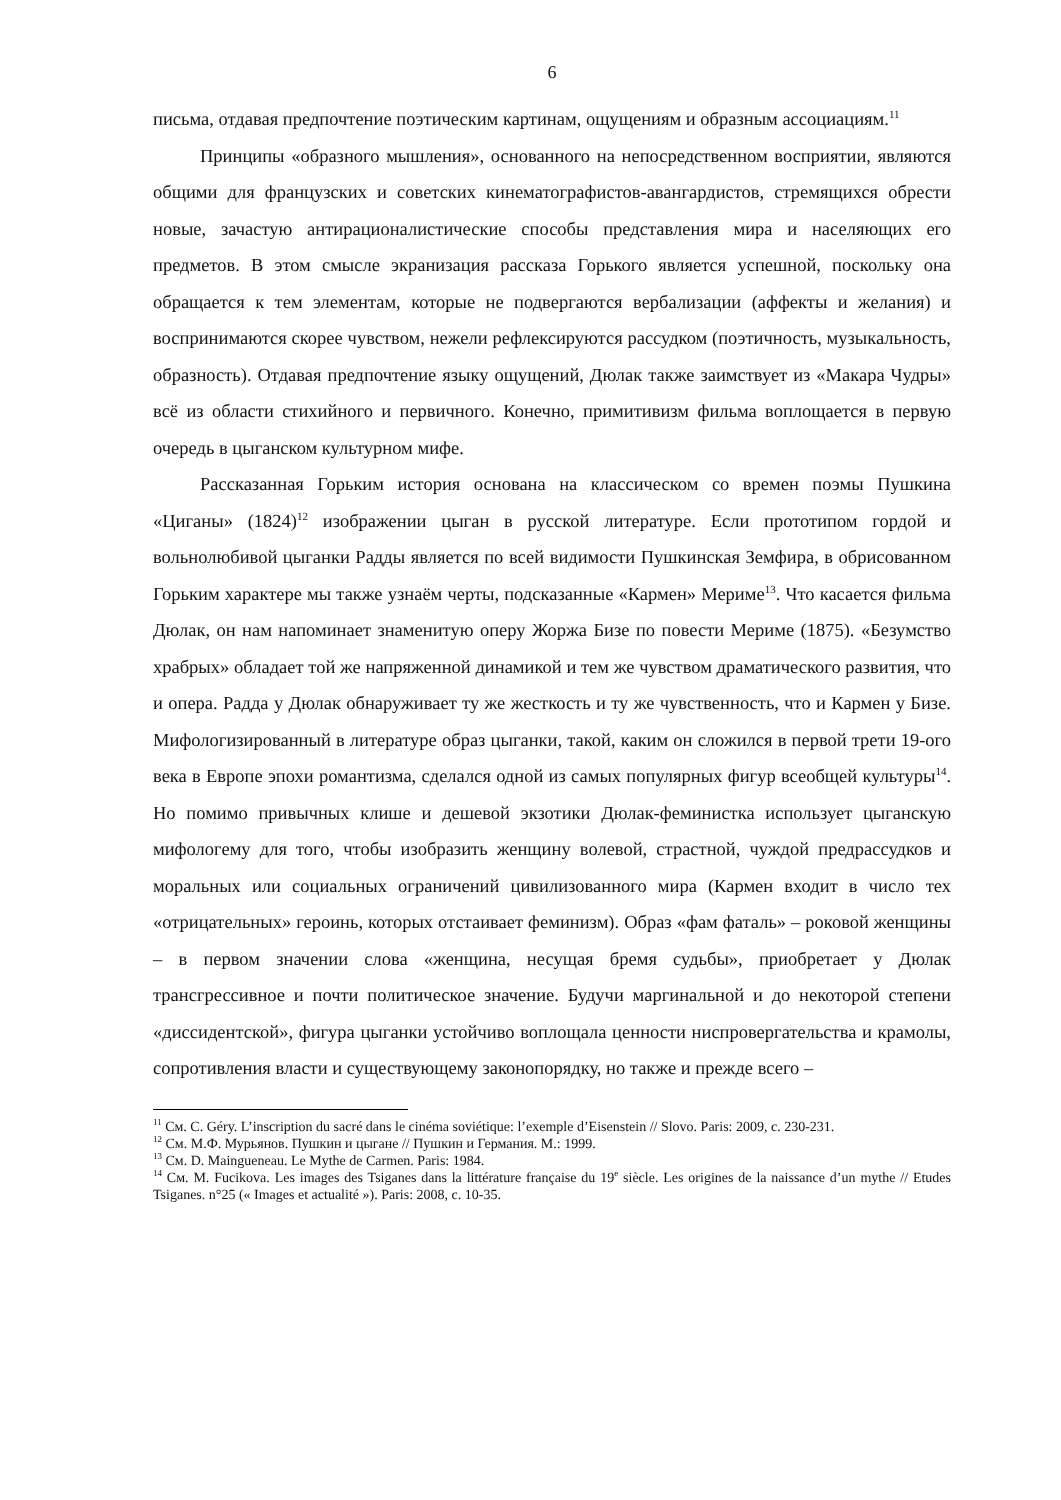6
письма, отдавая предпочтение поэтическим картинам, ощущениям и образным ассоциациям.<sup>11</sup>
Принципы «образного мышления», основанного на непосредственном восприятии, являются общими для французских и советских кинематографистов-авангардистов, стремящихся обрести новые, зачастую антирационалистические способы представления мира и населяющих его предметов. В этом смысле экранизация рассказа Горького является успешной, поскольку она обращается к тем элементам, которые не подвергаются вербализации (аффекты и желания) и воспринимаются скорее чувством, нежели рефлексируются рассудком (поэтичность, музыкальность, образность). Отдавая предпочтение языку ощущений, Дюлак также заимствует из «Макара Чудры» всё из области стихийного и первичного. Конечно, примитивизм фильма воплощается в первую очередь в цыганском культурном мифе.
Рассказанная Горьким история основана на классическом со времен поэмы Пушкина «Циганы» (1824)<sup>12</sup> изображении цыган в русской литературе. Если прототипом гордой и вольнолюбивой цыганки Радды является по всей видимости Пушкинская Земфира, в обрисованном Горьким характере мы также узнаём черты, подсказанные «Кармен» Мериме<sup>13</sup>. Что касается фильма Дюлак, он нам напоминает знаменитую оперу Жоржа Бизе по повести Мериме (1875). «Безумство храбрых» обладает той же напряженной динамикой и тем же чувством драматического развития, что и опера. Радда у Дюлак обнаруживает ту же жесткость и ту же чувственность, что и Кармен у Бизе. Мифологизированный в литературе образ цыганки, такой, каким он сложился в первой трети 19-ого века в Европе эпохи романтизма, сделался одной из самых популярных фигур всеобщей культуры<sup>14</sup>. Но помимо привычных клише и дешевой экзотики Дюлак-феминистка использует цыганскую мифологему для того, чтобы изобразить женщину волевой, страстной, чуждой предрассудков и моральных или социальных ограничений цивилизованного мира (Кармен входит в число тех «отрицательных» героинь, которых отстаивает феминизм). Образ «фам фаталь» – роковой женщины – в первом значении слова «женщина, несущая бремя судьбы», приобретает у Дюлак трансгрессивное и почти политическое значение. Будучи маргинальной и до некоторой степени «диссидентской», фигура цыганки устойчиво воплощала ценности ниспровергательства и крамолы, сопротивления власти и существующему законопорядку, но также и прежде всего –
<sup>11</sup> См. C. Géry. L’inscription du sacré dans le cinéma soviétique: l’exemple d’Eisenstein // Slovo. Paris: 2009, с. 230-231.
<sup>12</sup> См. М.Ф. Мурьянов. Пушкин и цыгане // Пушкин и Германия. М.: 1999.
<sup>13</sup> См. D. Maingueneau. Le Mythe de Carmen. Paris: 1984.
<sup>14</sup> См. M. Fucikova. Les images des Tsiganes dans la littérature française du 19<sup>e</sup> siècle. Les origines de la naissance d’un mythe // Etudes Tsiganes. n°25 (« Images et actualité »). Paris: 2008, с. 10-35.